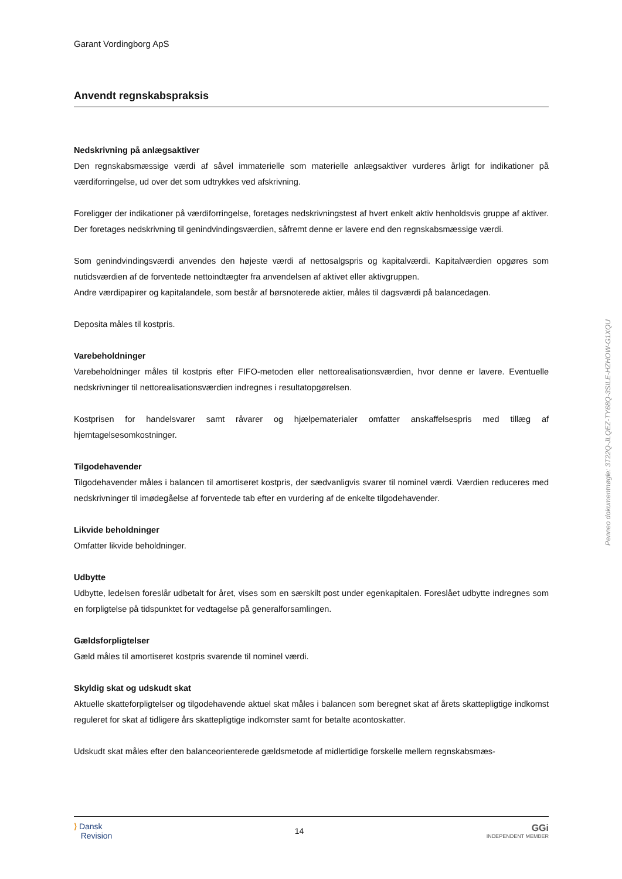Garant Vordingborg ApS
Anvendt regnskabspraksis
Nedskrivning på anlægsaktiver
Den regnskabsmæssige værdi af såvel immaterielle som materielle anlægsaktiver vurderes årligt for indikationer på værdiforringelse, ud over det som udtrykkes ved afskrivning.
Foreligger der indikationer på værdiforringelse, foretages nedskrivningstest af hvert enkelt aktiv henholdsvis gruppe af aktiver. Der foretages nedskrivning til genindvindingsværdien, såfremt denne er lavere end den regnskabsmæssige værdi.
Som genindvindingsværdi anvendes den højeste værdi af nettosalgspris og kapitalværdi. Kapitalværdien opgøres som nutidsværdien af de forventede nettoindtægter fra anvendelsen af aktivet eller aktivgruppen.
Andre værdipapirer og kapitalandele, som består af børsnoterede aktier, måles til dagsværdi på balancedagen.
Deposita måles til kostpris.
Varebeholdninger
Varebeholdninger måles til kostpris efter FIFO-metoden eller nettorealisationsværdien, hvor denne er lavere. Eventuelle nedskrivninger til nettorealisationsværdien indregnes i resultatopgørelsen.
Kostprisen for handelsvarer samt råvarer og hjælpematerialer omfatter anskaffelsespris med tillæg af hjemtagelsesomkostninger.
Tilgodehavender
Tilgodehavender måles i balancen til amortiseret kostpris, der sædvanligvis svarer til nominel værdi. Værdien reduceres med nedskrivninger til imødegåelse af forventede tab efter en vurdering af de enkelte tilgodehavender.
Likvide beholdninger
Omfatter likvide beholdninger.
Udbytte
Udbytte, ledelsen foreslår udbetalt for året, vises som en særskilt post under egenkapitalen. Foreslået udbytte indregnes som en forpligtelse på tidspunktet for vedtagelse på generalforsamlingen.
Gældsforpligtelser
Gæld måles til amortiseret kostpris svarende til nominel værdi.
Skyldig skat og udskudt skat
Aktuelle skatteforpligtelser og tilgodehavende aktuel skat måles i balancen som beregnet skat af årets skattepligtige indkomst reguleret for skat af tidligere års skattepligtige indkomster samt for betalte acontoskatter.
Udskudt skat måles efter den balanceorienterede gældsmetode af midlertidige forskelle mellem regnskabsmæs-
⟩ Dansk
Revision
14
GGi
INDEPENDENT MEMBER
Penneo dokumentnøgle: 3T22Q-JLQEZ-TY68Q-3SILE-HZHOW-G1XQU